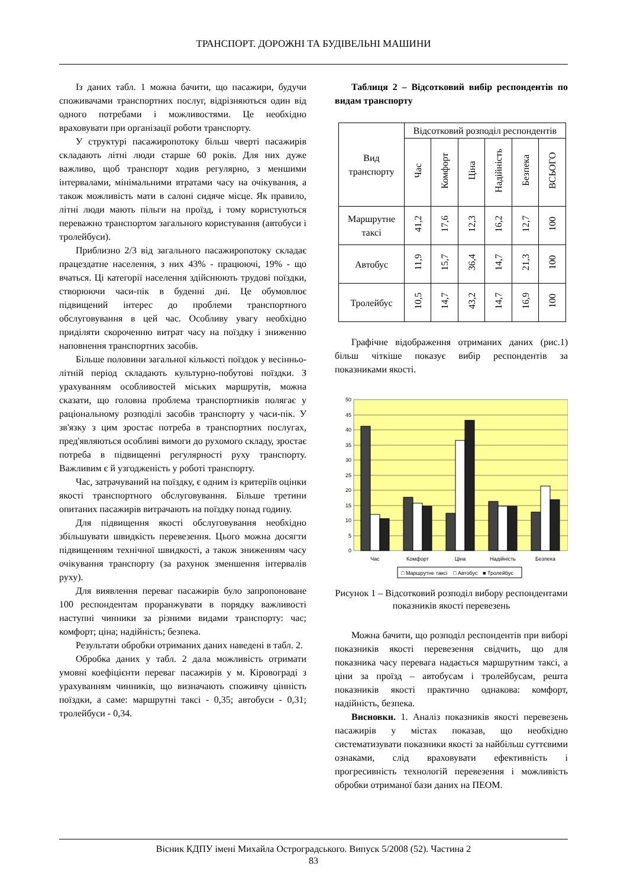ТРАНСПОРТ. ДОРОЖНІ ТА БУДІВЕЛЬНІ МАШИНИ
Із даних табл. 1 можна бачити, що пасажири, будучи споживачами транспортних послуг, відрізняються один від одного потребами і можливостями. Це необхідно враховувати при організації роботи транспорту.
У структурі пасажиропотоку більш чверті пасажирів складають літні люди старше 60 років. Для них дуже важливо, щоб транспорт ходив регулярно, з меншими інтервалами, мінімальними втратами часу на очікування, а також можливість мати в салоні сидяче місце. Як правило, літні люди мають пільги на проїзд, і тому користуються переважно транспортом загального користування (автобуси і тролейбуси).
Приблизно 2/3 від загального пасажиропотоку складає працездатне населення, з них 43% - працюючі, 19% - що вчаться. Ці категорії населення здійснюють трудові поїздки, створюючи часи-пік в буденні дні. Це обумовлює підвищений інтерес до проблеми транспортного обслуговування в цей час. Особливу увагу необхідно приділяти скороченню витрат часу на поїздку і зниженню наповнення транспортних засобів.
Більше половини загальної кількості поїздок у весінньо-літній період складають культурно-побутові поїздки. З урахуванням особливостей міських маршрутів, можна сказати, що головна проблема транспортників полягає у раціональному розподілі засобів транспорту у часи-пік. У зв'язку з цим зростає потреба в транспортних послугах, пред'являються особливі вимоги до рухомого складу, зростає потреба в підвищенні регулярності руху транспорту. Важливим є й узгодженість у роботі транспорту.
Час, затрачуваний на поїздку, є одним із критеріїв оцінки якості транспортного обслуговування. Більше третини опитаних пасажирів витрачають на поїздку понад годину.
Для підвищення якості обслуговування необхідно збільшувати швидкість перевезення. Цього можна досягти підвищенням технічної швидкості, а також зниженням часу очікування транспорту (за рахунок зменшення інтервалів руху).
Для виявлення переваг пасажирів було запропоноване 100 респондентам проранжувати в порядку важливості наступні чинники за різними видами транспорту: час; комфорт; ціна; надійність; безпека.
Результати обробки отриманих даних наведені в табл. 2.
Обробка даних у табл. 2 дала можливість отримати умовні коефіцієнти переваг пасажирів у м. Кіровограді з урахуванням чинників, що визначають споживчу цінність поїздки, а саме: маршрутні таксі - 0,35; автобуси - 0,31; тролейбуси - 0,34.
Таблиця 2 – Відсотковий вибір респондентів по видам транспорту
| Вид транспорту | Відсотковий розподіл респондентів | | | | | |
| --- | --- | --- | --- | --- | --- | --- |
| | Час | Комфорт | Ціна | Надійність | Безпека | ВСЬОГО |
| Маршрутне таксі | 41,2 | 17,6 | 12,3 | 16,2 | 12,7 | 100 |
| Автобус | 11,9 | 15,7 | 36,4 | 14,7 | 21,3 | 100 |
| Тролейбус | 10,5 | 14,7 | 43,2 | 14,7 | 16,9 | 100 |
Графічне відображення отриманих даних (рис.1) більш чіткіше показує вибір респондентів за показниками якості.
0
5
10
15
20
25
30
35
40
45
50
Час
Комфорт
Ціна
Надійність
Безпека
□ Маршрутне таксі
□ Автобус
■ Тролейбус
Рисунок 1 – Відсотковий розподіл вибору респондентами показників якості перевезень
Можна бачити, що розподіл респондентів при виборі показників якості перевезення свідчить, що для показника часу перевага надається маршрутним таксі, а ціни за проїзд – автобусам і тролейбусам, решта показників якості практично однакова: комфорт, надійність, безпека.
Висновки. 1. Аналіз показників якості перевезень пасажирів у містах показав, що необхідно систематизувати показники якості за найбільш суттєвими ознаками, слід враховувати ефективність і прогресивність технологій перевезення і можливість обробки отриманої бази даних на ПЕОМ.
Вісник КДПУ імені Михайла Остроградського. Випуск 5/2008 (52). Частина 2
83